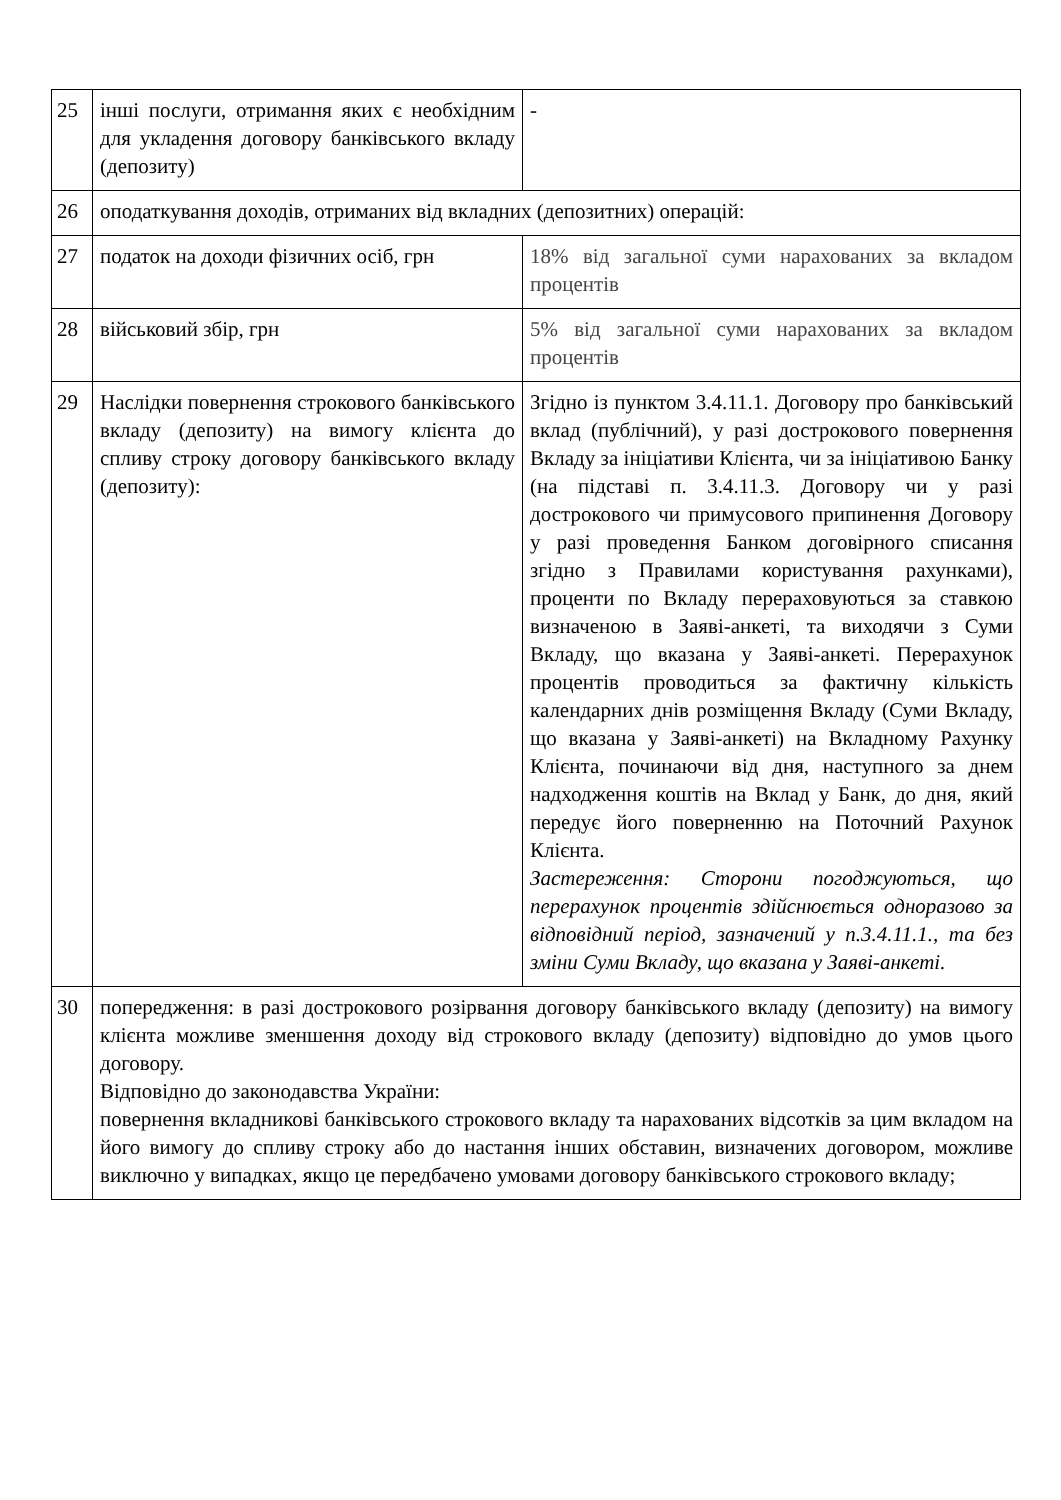| 25 | інші послуги, отримання яких є необхідним для укладення договору банківського вкладу (депозиту) | - |
| 26 | оподаткування доходів, отриманих від вкладних (депозитних) операцій: | |
| 27 | податок на доходи фізичних осіб, грн | 18% від загальної суми нарахованих за вкладом процентів |
| 28 | військовий збір, грн | 5% від загальної суми нарахованих за вкладом процентів |
| 29 | Наслідки повернення строкового банківського вкладу (депозиту) на вимогу клієнта до спливу строку договору банківського вкладу (депозиту): | Згідно із пунктом 3.4.11.1. Договору про банківський вклад (публічний), у разі дострокового повернення Вкладу за ініціативи Клієнта, чи за ініціативою Банку (на підставі п. 3.4.11.3. Договору чи у разі дострокового чи примусового припинення Договору у разі проведення Банком договірного списання згідно з Правилами користування рахунками), проценти по Вкладу перераховуються за ставкою визначеною в Заяві-анкеті, та виходячи з Суми Вкладу, що вказана у Заяві-анкеті. Перерахунок процентів проводиться за фактичну кількість календарних днів розміщення Вкладу (Суми Вкладу, що вказана у Заяві-анкеті) на Вкладному Рахунку Клієнта, починаючи від дня, наступного за днем надходження коштів на Вклад у Банк, до дня, який передує його поверненню на Поточний Рахунок Клієнта. Застереження: Сторони погоджуються, що перерахунок процентів здійснюється одноразово за відповідний період, зазначений у п.3.4.11.1., та без зміни Суми Вкладу, що вказана у Заяві-анкеті. |
| 30 | попередження: в разі дострокового розірвання договору банківського вкладу (депозиту) на вимогу клієнта можливе зменшення доходу від строкового вкладу (депозиту) відповідно до умов цього договору. Відповідно до законодавства України: повернення вкладникові банківського строкового вкладу та нарахованих відсотків за цим вкладом на його вимогу до спливу строку або до настання інших обставин, визначених договором, можливе виключно у випадках, якщо це передбачено умовами договору банківського строкового вкладу; | |